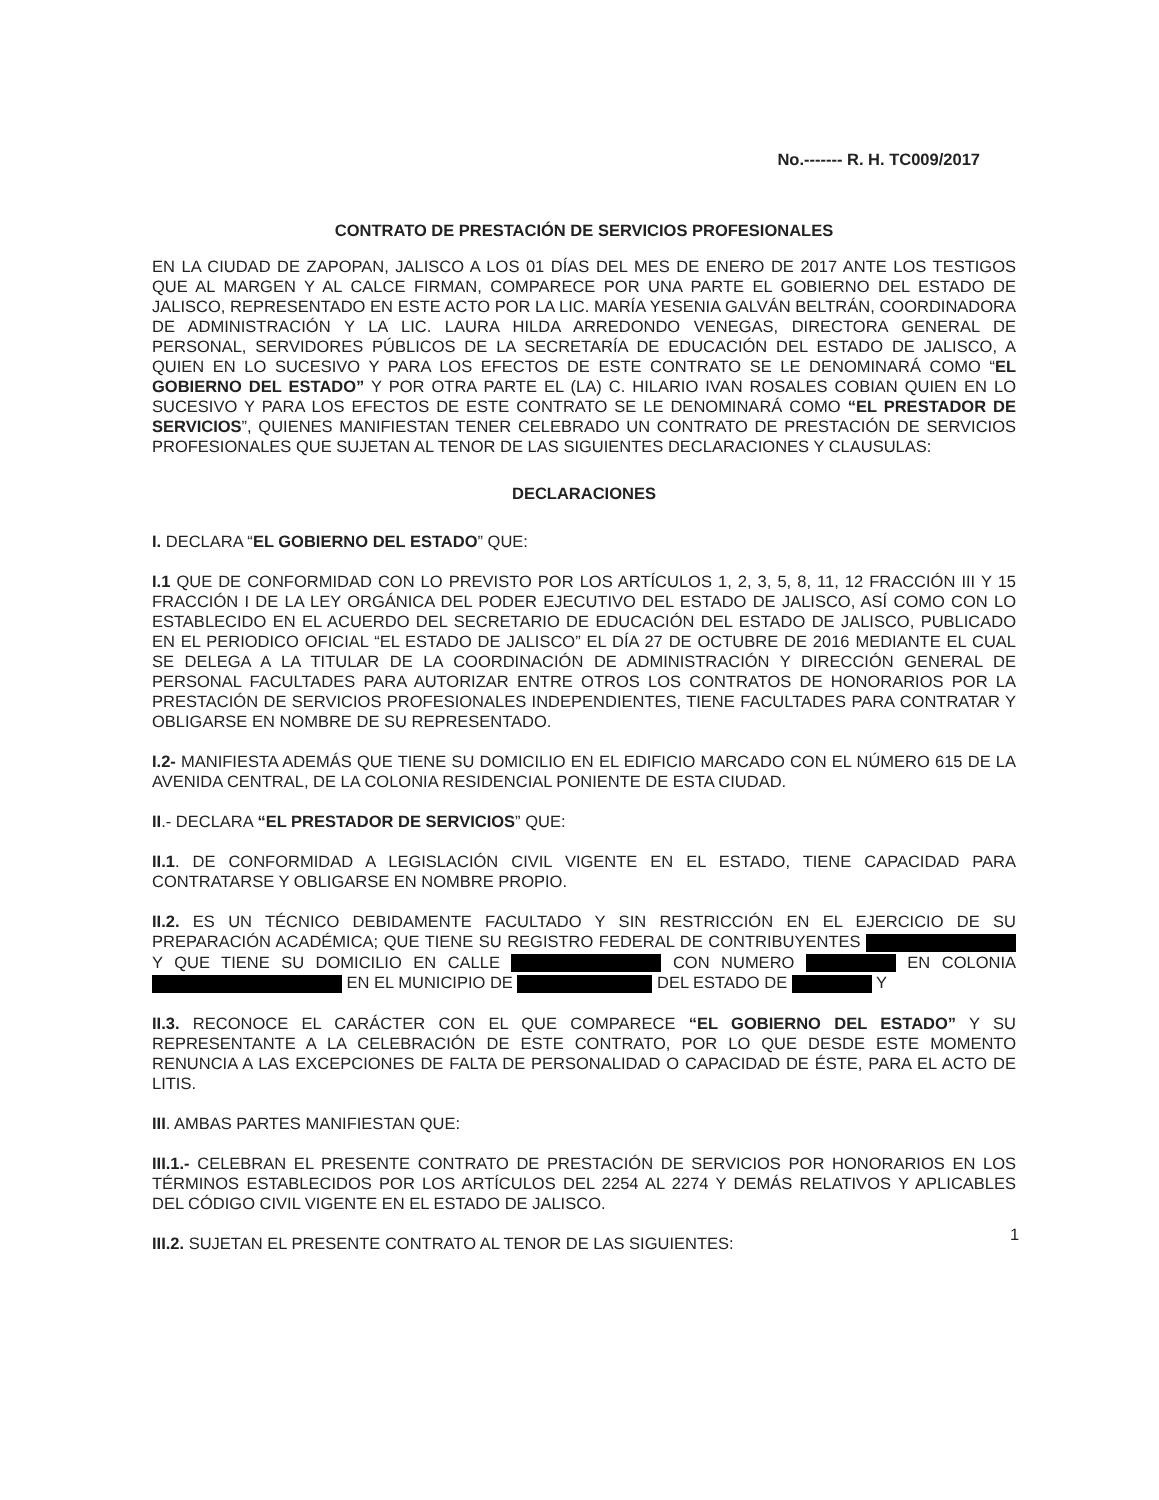No.------- R. H. TC009/2017
CONTRATO DE PRESTACIÓN DE SERVICIOS PROFESIONALES
EN LA CIUDAD DE ZAPOPAN, JALISCO A LOS 01 DÍAS DEL MES DE ENERO DE 2017 ANTE LOS TESTIGOS QUE AL MARGEN Y AL CALCE FIRMAN, COMPARECE POR UNA PARTE EL GOBIERNO DEL ESTADO DE JALISCO, REPRESENTADO EN ESTE ACTO POR LA LIC. MARÍA YESENIA GALVÁN BELTRÁN, COORDINADORA DE ADMINISTRACIÓN Y LA LIC. LAURA HILDA ARREDONDO VENEGAS, DIRECTORA GENERAL DE PERSONAL, SERVIDORES PÚBLICOS DE LA SECRETARÍA DE EDUCACIÓN DEL ESTADO DE JALISCO, A QUIEN EN LO SUCESIVO Y PARA LOS EFECTOS DE ESTE CONTRATO SE LE DENOMINARÁ COMO “EL GOBIERNO DEL ESTADO” Y POR OTRA PARTE EL (LA) C. HILARIO IVAN ROSALES COBIAN QUIEN EN LO SUCESIVO Y PARA LOS EFECTOS DE ESTE CONTRATO SE LE DENOMINARÁ COMO “EL PRESTADOR DE SERVICIOS”, QUIENES MANIFIESTAN TENER CELEBRADO UN CONTRATO DE PRESTACIÓN DE SERVICIOS PROFESIONALES QUE SUJETAN AL TENOR DE LAS SIGUIENTES DECLARACIONES Y CLAUSULAS:
DECLARACIONES
I. DECLARA “EL GOBIERNO DEL ESTADO” QUE:
I.1 QUE DE CONFORMIDAD CON LO PREVISTO POR LOS ARTÍCULOS 1, 2, 3, 5, 8, 11, 12 FRACCIÓN III Y 15 FRACCIÓN I DE LA LEY ORGÁNICA DEL PODER EJECUTIVO DEL ESTADO DE JALISCO, ASÍ COMO CON LO ESTABLECIDO EN EL ACUERDO DEL SECRETARIO DE EDUCACIÓN DEL ESTADO DE JALISCO, PUBLICADO EN EL PERIODICO OFICIAL “EL ESTADO DE JALISCO” EL DÍA 27 DE OCTUBRE DE 2016 MEDIANTE EL CUAL SE DELEGA A LA TITULAR DE LA COORDINACIÓN DE ADMINISTRACIÓN Y DIRECCIÓN GENERAL DE PERSONAL FACULTADES PARA AUTORIZAR ENTRE OTROS LOS CONTRATOS DE HONORARIOS POR LA PRESTACIÓN DE SERVICIOS PROFESIONALES INDEPENDIENTES, TIENE FACULTADES PARA CONTRATAR Y OBLIGARSE EN NOMBRE DE SU REPRESENTADO.
I.2- MANIFIESTA ADEMÁS QUE TIENE SU DOMICILIO EN EL EDIFICIO MARCADO CON EL NÚMERO 615 DE LA AVENIDA CENTRAL, DE LA COLONIA RESIDENCIAL PONIENTE DE ESTA CIUDAD.
II.- DECLARA “EL PRESTADOR DE SERVICIOS” QUE:
II.1. DE CONFORMIDAD A LEGISLACIÓN CIVIL VIGENTE EN EL ESTADO, TIENE CAPACIDAD PARA CONTRATARSE Y OBLIGARSE EN NOMBRE PROPIO.
II.2. ES UN TÉCNICO DEBIDAMENTE FACULTADO Y SIN RESTRICCIÓN EN EL EJERCICIO DE SU PREPARACIÓN ACADÉMICA; QUE TIENE SU REGISTRO FEDERAL DE CONTRIBUYENTES Y QUE TIENE SU DOMICILIO EN CALLE CON NUMERO EN COLONIA EN EL MUNICIPIO DE DEL ESTADO DE Y
II.3. RECONOCE EL CARÁCTER CON EL QUE COMPARECE “EL GOBIERNO DEL ESTADO” Y SU REPRESENTANTE A LA CELEBRACIÓN DE ESTE CONTRATO, POR LO QUE DESDE ESTE MOMENTO RENUNCIA A LAS EXCEPCIONES DE FALTA DE PERSONALIDAD O CAPACIDAD DE ÉSTE, PARA EL ACTO DE LITIS.
III. AMBAS PARTES MANIFIESTAN QUE:
III.1.- CELEBRAN EL PRESENTE CONTRATO DE PRESTACIÓN DE SERVICIOS POR HONORARIOS EN LOS TÉRMINOS ESTABLECIDOS POR LOS ARTÍCULOS DEL 2254 AL 2274 Y DEMÁS RELATIVOS Y APLICABLES DEL CÓDIGO CIVIL VIGENTE EN EL ESTADO DE JALISCO.
III.2. SUJETAN EL PRESENTE CONTRATO AL TENOR DE LAS SIGUIENTES:
1